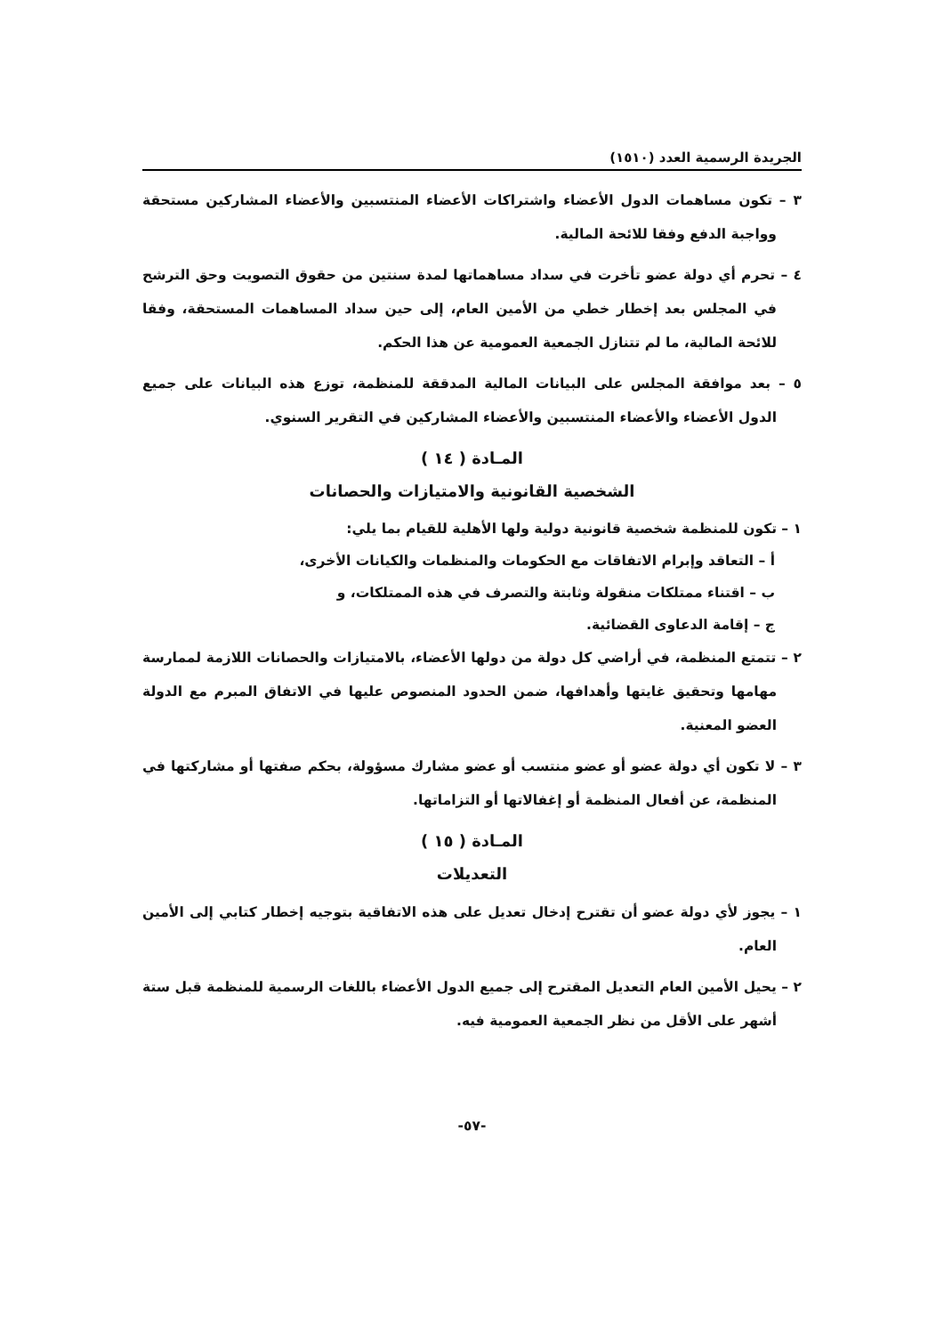الجريدة الرسمية العدد (١٥١٠)
٣ – تكون مساهمات الدول الأعضاء واشتراكات الأعضاء المنتسبين والأعضاء المشاركين مستحقة وواجبة الدفع وفقا للائحة المالية.
٤ – تحرم أي دولة عضو تأخرت في سداد مساهماتها لمدة سنتين من حقوق التصويت وحق الترشح في المجلس بعد إخطار خطي من الأمين العام، إلى حين سداد المساهمات المستحقة، وفقا للائحة المالية، ما لم تتنازل الجمعية العمومية عن هذا الحكم.
٥ – بعد موافقة المجلس على البيانات المالية المدققة للمنظمة، توزع هذه البيانات على جميع الدول الأعضاء والأعضاء المنتسبين والأعضاء المشاركين في التقرير السنوي.
المـادة ( ١٤ )
الشخصية القانونية والامتيازات والحصانات
١ – تكون للمنظمة شخصية قانونية دولية ولها الأهلية للقيام بما يلي:
أ – التعاقد وإبرام الاتفاقات مع الحكومات والمنظمات والكيانات الأخرى،
ب – اقتناء ممتلكات منقولة وثابتة والتصرف في هذه الممتلكات، و
ج – إقامة الدعاوى القضائية.
٢ – تتمتع المنظمة، في أراضي كل دولة من دولها الأعضاء، بالامتيازات والحصانات اللازمة لممارسة مهامها وتحقيق غايتها وأهدافها، ضمن الحدود المنصوص عليها في الاتفاق المبرم مع الدولة العضو المعنية.
٣ – لا تكون أي دولة عضو أو عضو منتسب أو عضو مشارك مسؤولة، بحكم صفتها أو مشاركتها في المنظمة، عن أفعال المنظمة أو إغفالاتها أو التزاماتها.
المـادة ( ١٥ )
التعديلات
١ – يجوز لأي دولة عضو أن تقترح إدخال تعديل على هذه الاتفاقية بتوجيه إخطار كتابي إلى الأمين العام.
٢ – يحيل الأمين العام التعديل المقترح إلى جميع الدول الأعضاء باللغات الرسمية للمنظمة قبل ستة أشهر على الأقل من نظر الجمعية العمومية فيه.
-٥٧-